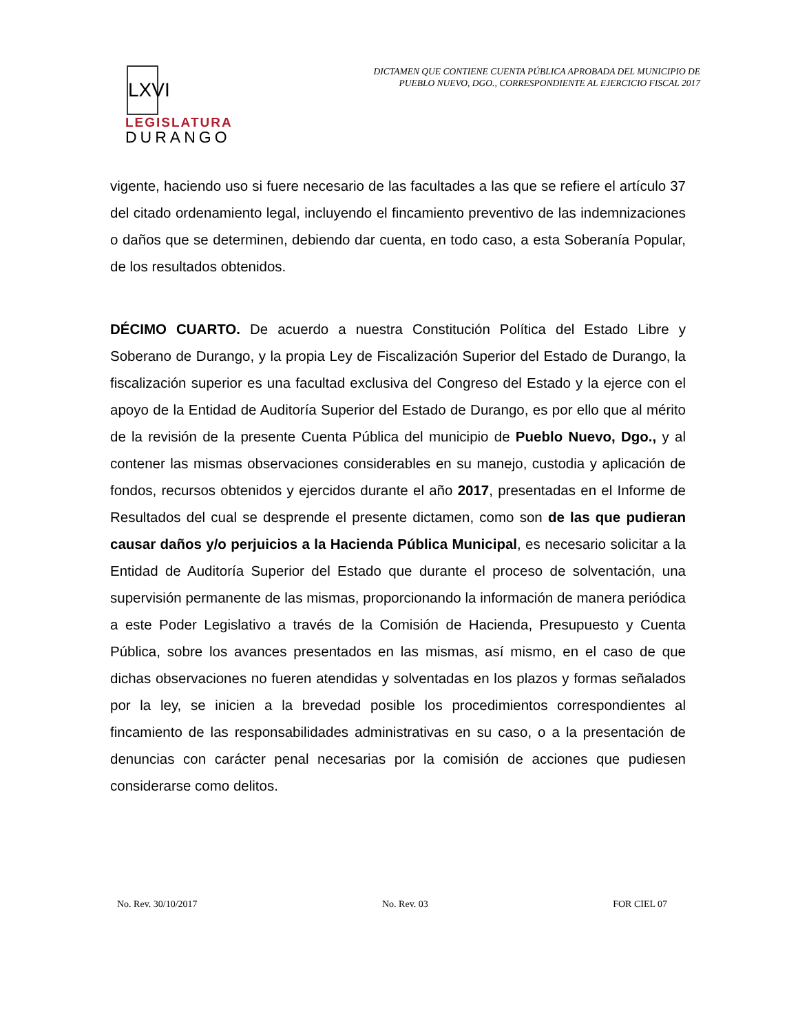LXVI
LEGISLATURA
DURANGO
DICTAMEN QUE CONTIENE CUENTA PÚBLICA APROBADA DEL MUNICIPIO DE
PUEBLO NUEVO, DGO., CORRESPONDIENTE AL EJERCICIO FISCAL 2017
vigente, haciendo uso si fuere necesario de las facultades a las que se refiere el artículo 37 del citado ordenamiento legal, incluyendo el fincamiento preventivo de las indemnizaciones o daños que se determinen, debiendo dar cuenta, en todo caso, a esta Soberanía Popular, de los resultados obtenidos.
DÉCIMO CUARTO. De acuerdo a nuestra Constitución Política del Estado Libre y Soberano de Durango, y la propia Ley de Fiscalización Superior del Estado de Durango, la fiscalización superior es una facultad exclusiva del Congreso del Estado y la ejerce con el apoyo de la Entidad de Auditoría Superior del Estado de Durango, es por ello que al mérito de la revisión de la presente Cuenta Pública del municipio de Pueblo Nuevo, Dgo., y al contener las mismas observaciones considerables en su manejo, custodia y aplicación de fondos, recursos obtenidos y ejercidos durante el año 2017, presentadas en el Informe de Resultados del cual se desprende el presente dictamen, como son de las que pudieran causar daños y/o perjuicios a la Hacienda Pública Municipal, es necesario solicitar a la Entidad de Auditoría Superior del Estado que durante el proceso de solventación, una supervisión permanente de las mismas, proporcionando la información de manera periódica a este Poder Legislativo a través de la Comisión de Hacienda, Presupuesto y Cuenta Pública, sobre los avances presentados en las mismas, así mismo, en el caso de que dichas observaciones no fueren atendidas y solventadas en los plazos y formas señalados por la ley, se inicien a la brevedad posible los procedimientos correspondientes al fincamiento de las responsabilidades administrativas en su caso, o a la presentación de denuncias con carácter penal necesarias por la comisión de acciones que pudiesen considerarse como delitos.
No. Rev. 30/10/2017 No. Rev. 03 FOR CIEL 07